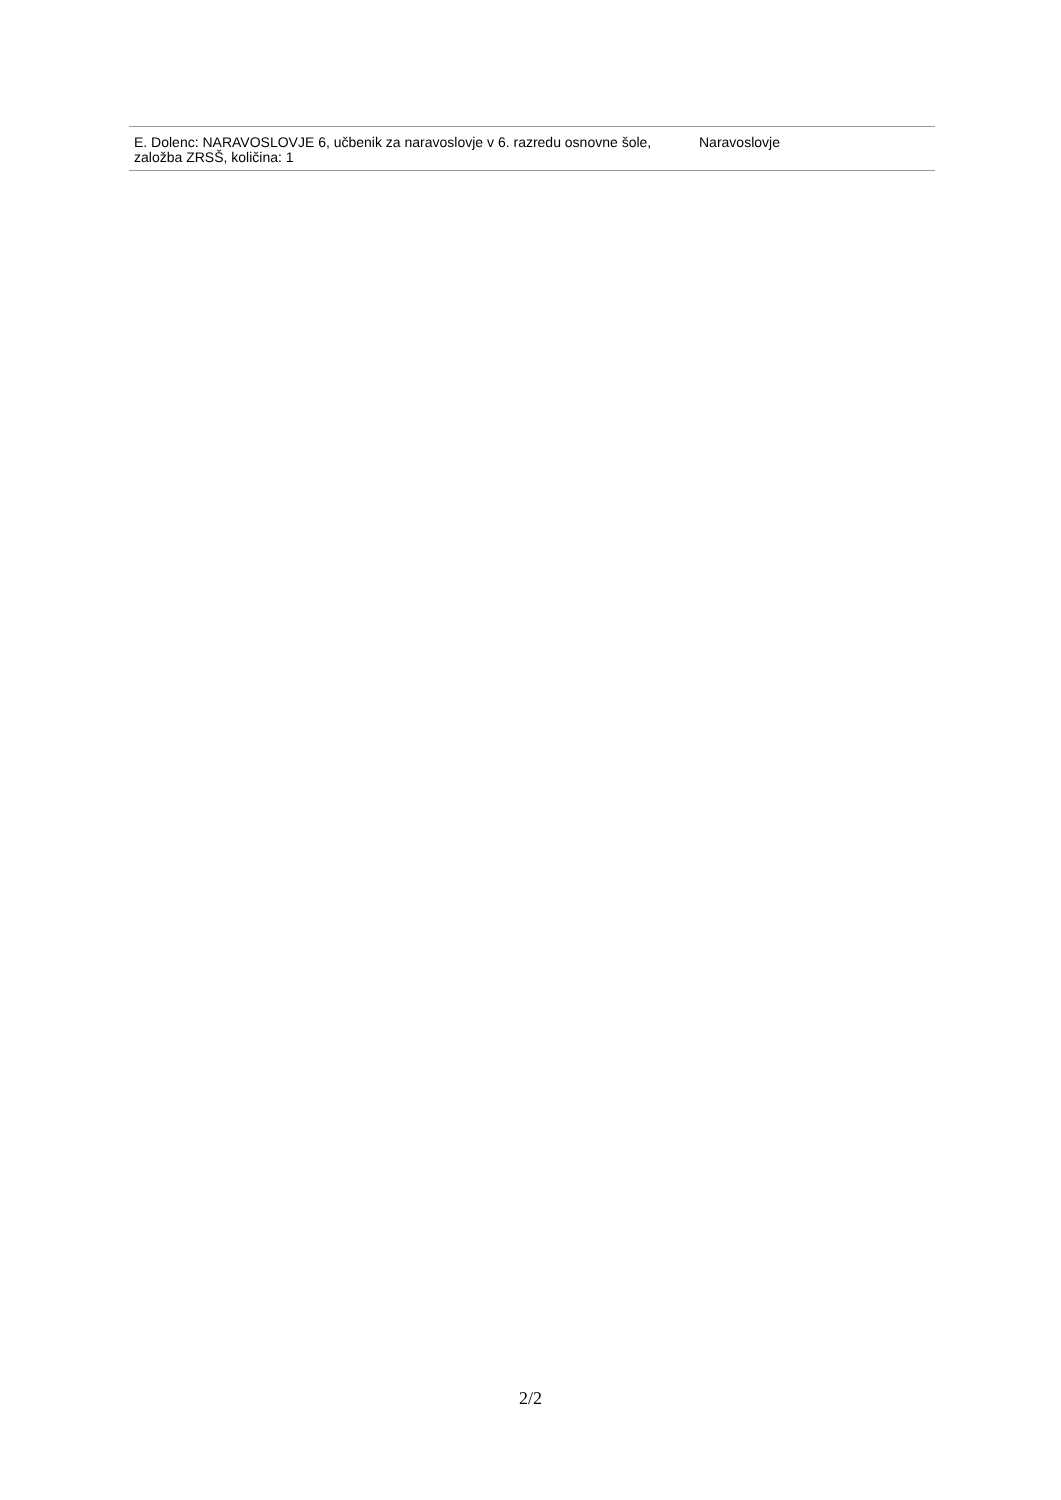| E. Dolenc: NARAVOSLOVJE 6, učbenik za naravoslovje v 6. razredu osnovne šole, založba ZRSŠ, količina: 1 | Naravoslovje |
2/2